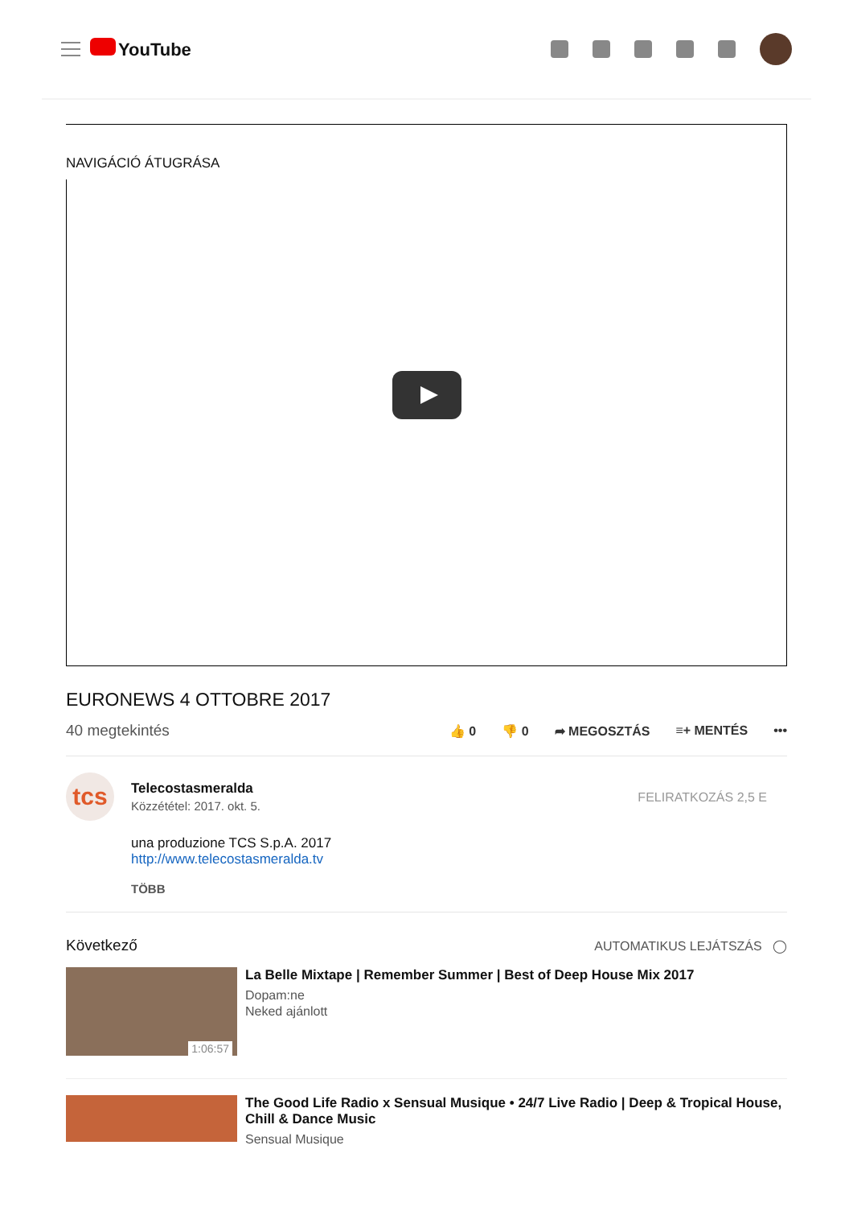YouTube
NAVIGÁCIÓ ÁTUGRÁSA
EURONEWS 4 OTTOBRE 2017
40 megtekintés
👍 0 👎 0 ➦ MEGOSZTÁS ≡+ MENTÉS •••
tcs
Telecostasmeralda
Közzététel: 2017. okt. 5.
FELIRATKOZÁS 2,5 E
una produzione TCS S.p.A. 2017
http://www.telecostasmeralda.tv
TÖBB
Következő AUTOMATIKUS LEJÁTSZÁS ◯
1:06:57
La Belle Mixtape | Remember Summer | Best of Deep House Mix 2017
Dopam:ne
Neked ajánlott
The Good Life Radio x Sensual Musique • 24/7 Live Radio | Deep & Tropical House, Chill & Dance Music
Sensual Musique